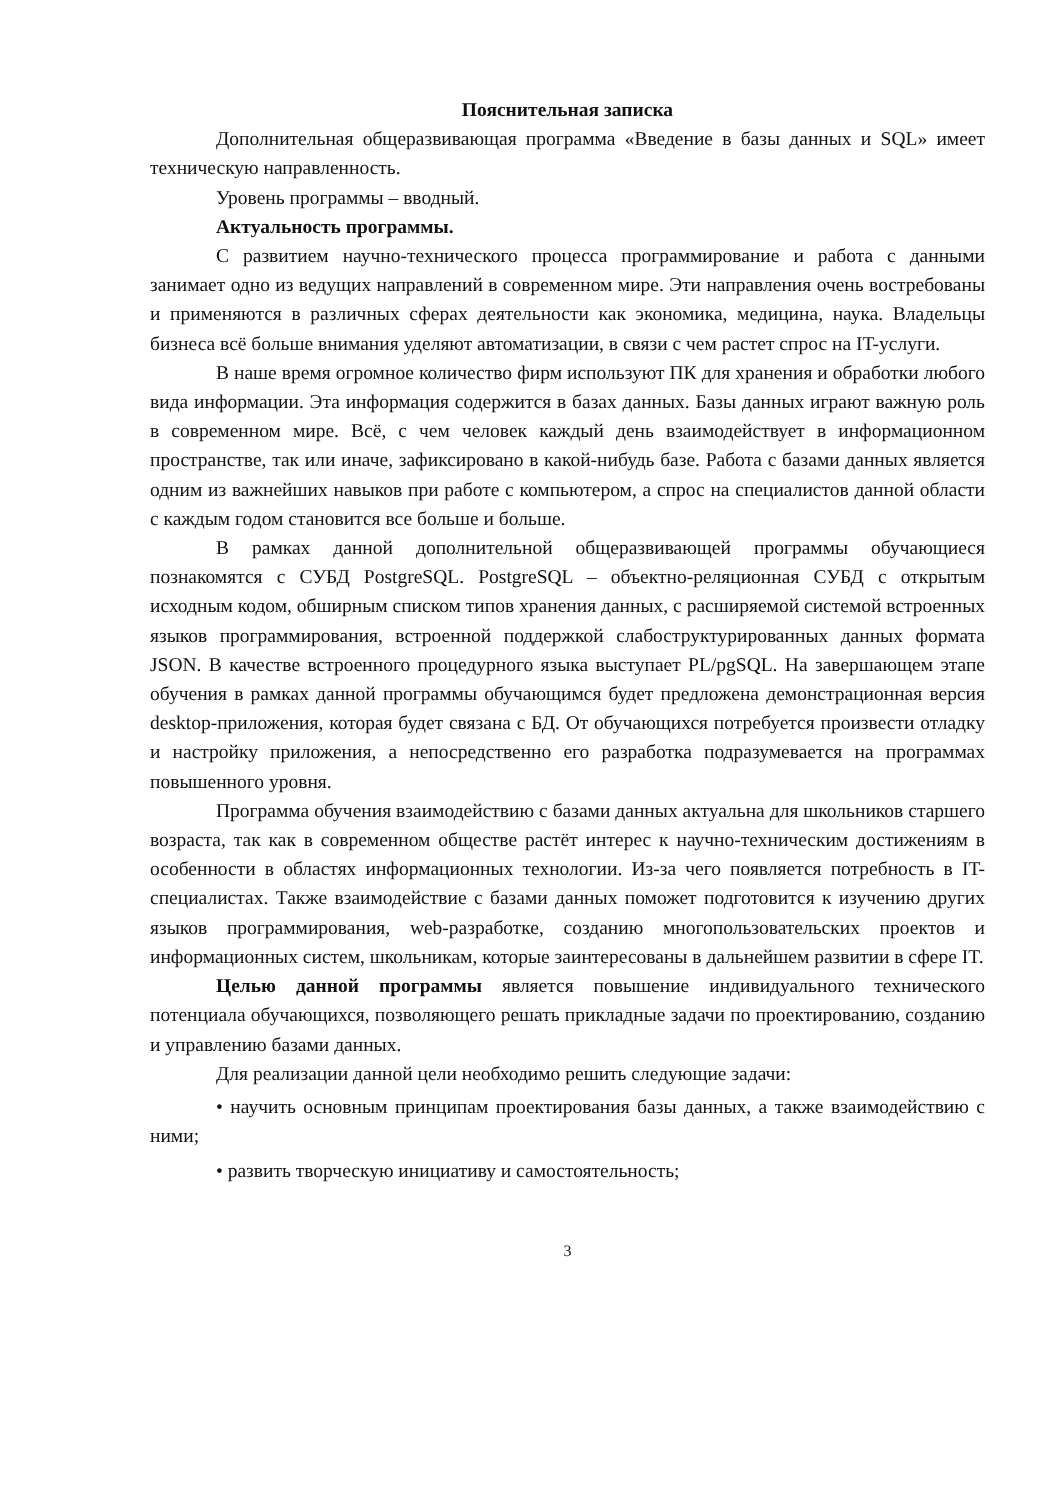Пояснительная записка
Дополнительная общеразвивающая программа «Введение в базы данных и SQL» имеет техническую направленность.
Уровень программы – вводный.
Актуальность программы.
С развитием научно-технического процесса программирование и работа с данными занимает одно из ведущих направлений в современном мире. Эти направления очень востребованы и применяются в различных сферах деятельности как экономика, медицина, наука. Владельцы бизнеса всё больше внимания уделяют автоматизации, в связи с чем растет спрос на IT-услуги.
В наше время огромное количество фирм используют ПК для хранения и обработки любого вида информации. Эта информация содержится в базах данных. Базы данных играют важную роль в современном мире. Всё, с чем человек каждый день взаимодействует в информационном пространстве, так или иначе, зафиксировано в какой-нибудь базе. Работа с базами данных является одним из важнейших навыков при работе с компьютером, а спрос на специалистов данной области с каждым годом становится все больше и больше.
В рамках данной дополнительной общеразвивающей программы обучающиеся познакомятся с СУБД PostgreSQL. PostgreSQL – объектно-реляционная СУБД с открытым исходным кодом, обширным списком типов хранения данных, с расширяемой системой встроенных языков программирования, встроенной поддержкой слабоструктурированных данных формата JSON. В качестве встроенного процедурного языка выступает PL/pgSQL. На завершающем этапе обучения в рамках данной программы обучающимся будет предложена демонстрационная версия desktop-приложения, которая будет связана с БД. От обучающихся потребуется произвести отладку и настройку приложения, а непосредственно его разработка подразумевается на программах повышенного уровня.
Программа обучения взаимодействию с базами данных актуальна для школьников старшего возраста, так как в современном обществе растёт интерес к научно-техническим достижениям в особенности в областях информационных технологии. Из-за чего появляется потребность в IT-специалистах. Также взаимодействие с базами данных поможет подготовится к изучению других языков программирования, web-разработке, созданию многопользовательских проектов и информационных систем, школьникам, которые заинтересованы в дальнейшем развитии в сфере IT.
Целью данной программы является повышение индивидуального технического потенциала обучающихся, позволяющего решать прикладные задачи по проектированию, созданию и управлению базами данных.
Для реализации данной цели необходимо решить следующие задачи:
• научить основным принципам проектирования базы данных, а также взаимодействию с ними;
• развить творческую инициативу и самостоятельность;
3